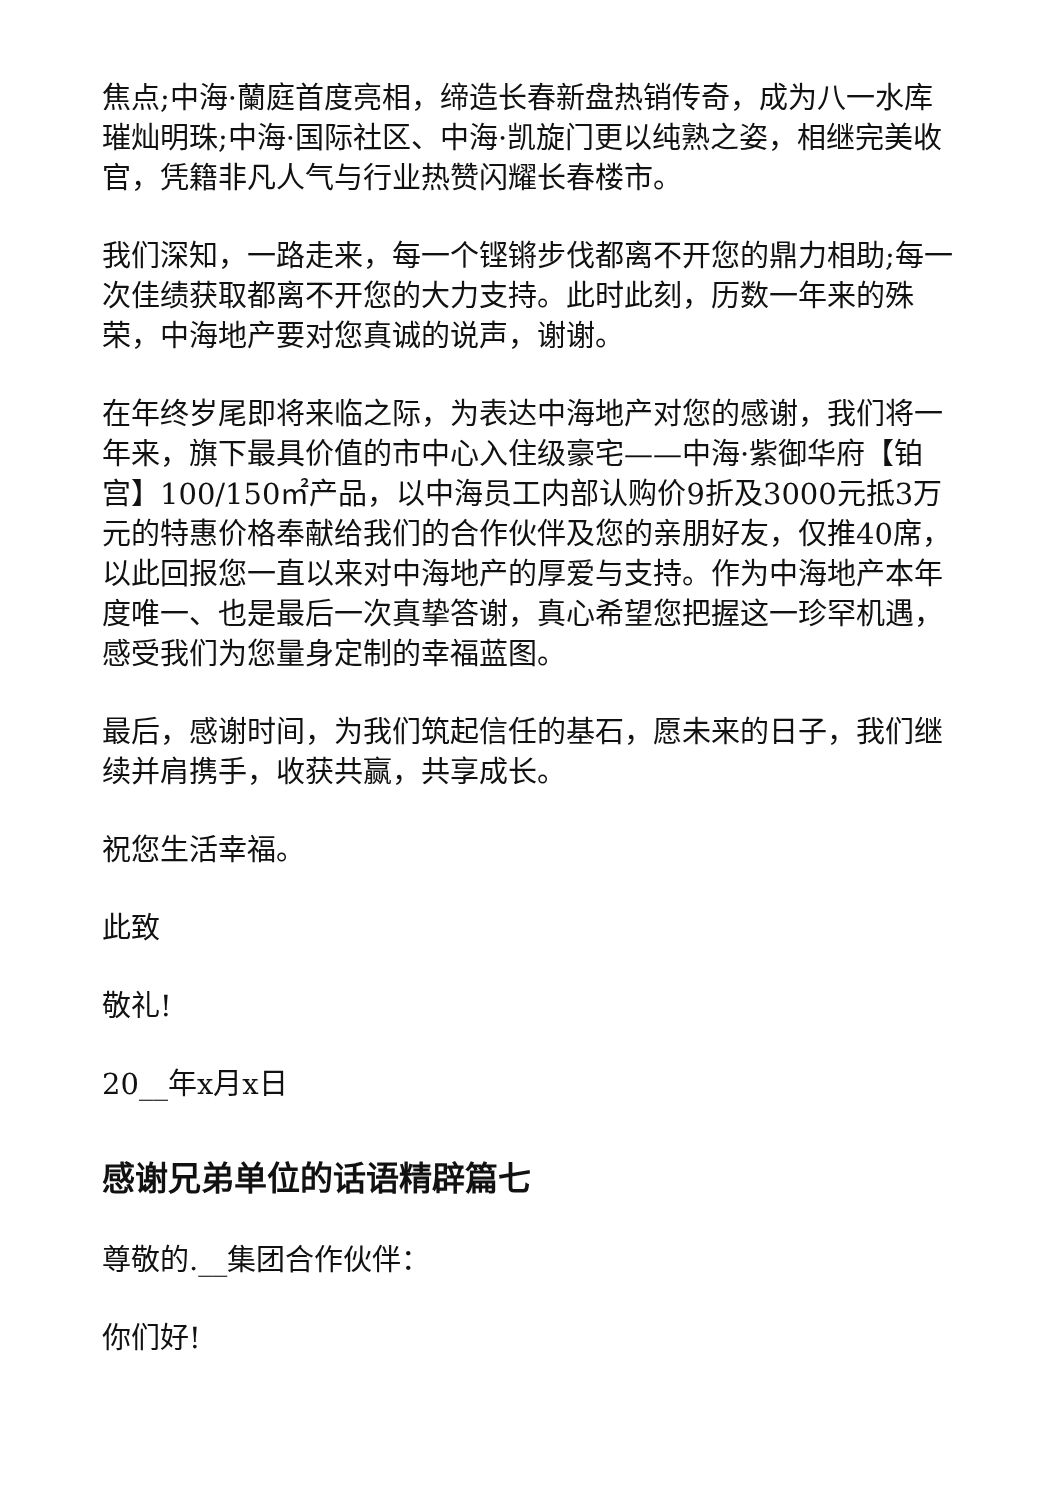焦点;中海·蘭庭首度亮相，缔造长春新盘热销传奇，成为八一水库璀灿明珠;中海·国际社区、中海·凯旋门更以纯熟之姿，相继完美收官，凭籍非凡人气与行业热赞闪耀长春楼市。
我们深知，一路走来，每一个铿锵步伐都离不开您的鼎力相助;每一次佳绩获取都离不开您的大力支持。此时此刻，历数一年来的殊荣，中海地产要对您真诚的说声，谢谢。
在年终岁尾即将来临之际，为表达中海地产对您的感谢，我们将一年来，旗下最具价值的市中心入住级豪宅——中海·紫御华府【铂宫】100/150㎡产品，以中海员工内部认购价9折及3000元抵3万元的特惠价格奉献给我们的合作伙伴及您的亲朋好友，仅推40席，以此回报您一直以来对中海地产的厚爱与支持。作为中海地产本年度唯一、也是最后一次真挚答谢，真心希望您把握这一珍罕机遇，感受我们为您量身定制的幸福蓝图。
最后，感谢时间，为我们筑起信任的基石，愿未来的日子，我们继续并肩携手，收获共赢，共享成长。
祝您生活幸福。
此致
敬礼!
20__年x月x日
感谢兄弟单位的话语精辟篇七
尊敬的.__集团合作伙伴：
你们好!